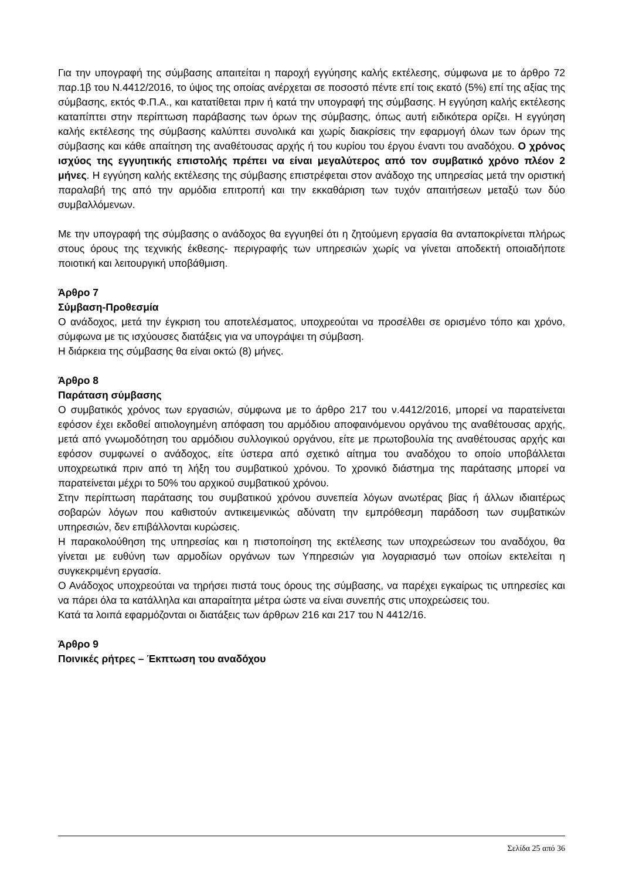Για την υπογραφή της σύμβασης απαιτείται η παροχή εγγύησης καλής εκτέλεσης, σύμφωνα με το άρθρο 72 παρ.1β του Ν.4412/2016, το ύψος της οποίας ανέρχεται σε ποσοστό πέντε επί τοις εκατό (5%) επί της αξίας της σύμβασης, εκτός Φ.Π.Α., και κατατίθεται πριν ή κατά την υπογραφή της σύμβασης. Η εγγύηση καλής εκτέλεσης καταπίπτει στην περίπτωση παράβασης των όρων της σύμβασης, όπως αυτή ειδικότερα ορίζει. Η εγγύηση καλής εκτέλεσης της σύμβασης καλύπτει συνολικά και χωρίς διακρίσεις την εφαρμογή όλων των όρων της σύμβασης και κάθε απαίτηση της αναθέτουσας αρχής ή του κυρίου του έργου έναντι του αναδόχου. Ο χρόνος ισχύος της εγγυητικής επιστολής πρέπει να είναι μεγαλύτερος από τον συμβατικό χρόνο πλέον 2 μήνες. Η εγγύηση καλής εκτέλεσης της σύμβασης επιστρέφεται στον ανάδοχο της υπηρεσίας μετά την οριστική παραλαβή της από την αρμόδια επιτροπή και την εκκαθάριση των τυχόν απαιτήσεων μεταξύ των δύο συμβαλλόμενων.
Με την υπογραφή της σύμβασης ο ανάδοχος θα εγγυηθεί ότι η ζητούμενη εργασία θα ανταποκρίνεται πλήρως στους όρους της τεχνικής έκθεσης- περιγραφής των υπηρεσιών χωρίς να γίνεται αποδεκτή οποιαδήποτε ποιοτική και λειτουργική υποβάθμιση.
Άρθρο 7
Σύμβαση-Προθεσμία
Ο ανάδοχος, μετά την έγκριση του αποτελέσματος, υποχρεούται να προσέλθει σε ορισμένο τόπο και χρόνο, σύμφωνα με τις ισχύουσες διατάξεις για να υπογράψει τη σύμβαση.
Η διάρκεια της σύμβασης θα είναι οκτώ (8) μήνες.
Άρθρο 8
Παράταση σύμβασης
Ο συμβατικός χρόνος των εργασιών, σύμφωνα με το άρθρο 217 του ν.4412/2016, μπορεί να παρατείνεται εφόσον έχει εκδοθεί αιτιολογημένη απόφαση του αρμόδιου αποφαινόμενου οργάνου της αναθέτουσας αρχής, μετά από γνωμοδότηση του αρμόδιου συλλογικού οργάνου, είτε με πρωτοβουλία της αναθέτουσας αρχής και εφόσον συμφωνεί ο ανάδοχος, είτε ύστερα από σχετικό αίτημα του αναδόχου το οποίο υποβάλλεται υποχρεωτικά πριν από τη λήξη του συμβατικού χρόνου. Το χρονικό διάστημα της παράτασης μπορεί να παρατείνεται μέχρι το 50% του αρχικού συμβατικού χρόνου.
Στην περίπτωση παράτασης του συμβατικού χρόνου συνεπεία λόγων ανωτέρας βίας ή άλλων ιδιαιτέρως σοβαρών λόγων που καθιστούν αντικειμενικώς αδύνατη την εμπρόθεσμη παράδοση των συμβατικών υπηρεσιών, δεν επιβάλλονται κυρώσεις.
Η παρακολούθηση της υπηρεσίας και η πιστοποίηση της εκτέλεσης των υποχρεώσεων του αναδόχου, θα γίνεται με ευθύνη των αρμοδίων οργάνων των Υπηρεσιών για λογαριασμό των οποίων εκτελείται η συγκεκριμένη εργασία.
Ο Ανάδοχος υποχρεούται να τηρήσει πιστά τους όρους της σύμβασης, να παρέχει εγκαίρως τις υπηρεσίες και να πάρει όλα τα κατάλληλα και απαραίτητα μέτρα ώστε να είναι συνεπής στις υποχρεώσεις του.
Κατά τα λοιπά εφαρμόζονται οι διατάξεις των άρθρων 216 και 217 του Ν 4412/16.
Άρθρο 9
Ποινικές ρήτρες – Έκπτωση του αναδόχου
Σελίδα 25 από 36